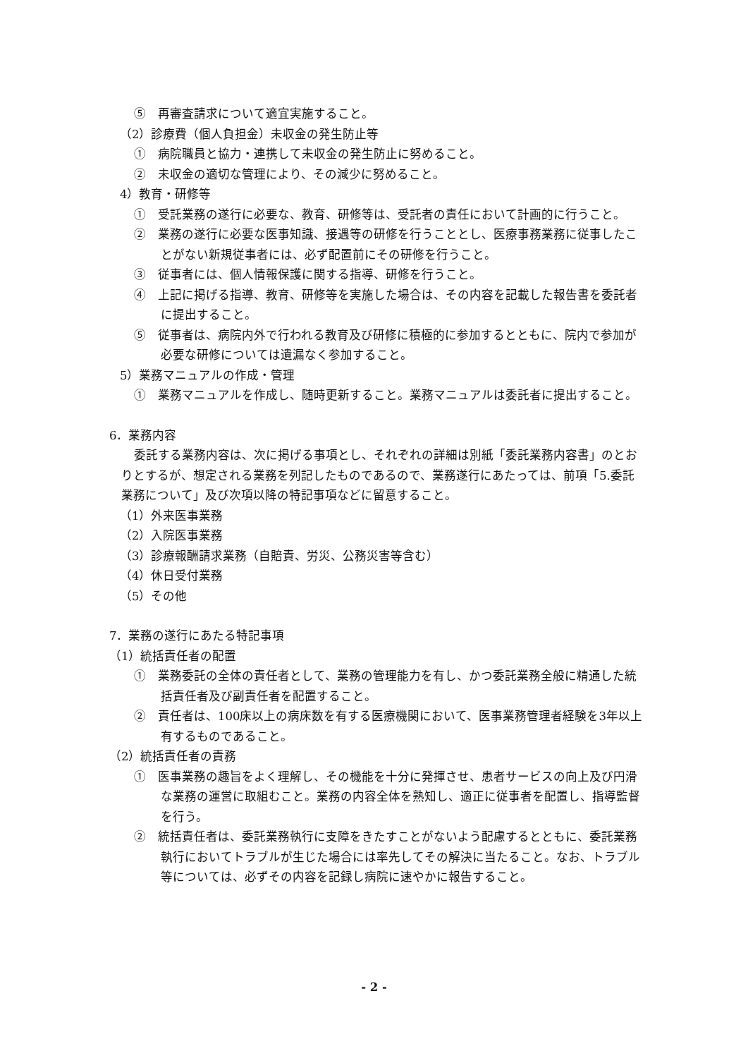⑤　再審査請求について適宜実施すること。
（2）診療費（個人負担金）未収金の発生防止等
①　病院職員と協力・連携して未収金の発生防止に努めること。
②　未収金の適切な管理により、その減少に努めること。
4）教育・研修等
①　受託業務の遂行に必要な、教育、研修等は、受託者の責任において計画的に行うこと。
②　業務の遂行に必要な医事知識、接遇等の研修を行うこととし、医療事務業務に従事したことがない新規従事者には、必ず配置前にその研修を行うこと。
③　従事者には、個人情報保護に関する指導、研修を行うこと。
④　上記に掲げる指導、教育、研修等を実施した場合は、その内容を記載した報告書を委託者に提出すること。
⑤　従事者は、病院内外で行われる教育及び研修に積極的に参加するとともに、院内で参加が必要な研修については遺漏なく参加すること。
5）業務マニュアルの作成・管理
①　業務マニュアルを作成し、随時更新すること。業務マニュアルは委託者に提出すること。
6．業務内容
委託する業務内容は、次に掲げる事項とし、それぞれの詳細は別紙「委託業務内容書」のとおりとするが、想定される業務を列記したものであるので、業務遂行にあたっては、前項「5.委託業務について」及び次項以降の特記事項などに留意すること。
（1）外来医事業務
（2）入院医事業務
（3）診療報酬請求業務（自賠責、労災、公務災害等含む）
（4）休日受付業務
（5）その他
7．業務の遂行にあたる特記事項
（1）統括責任者の配置
①　業務委託の全体の責任者として、業務の管理能力を有し、かつ委託業務全般に精通した統括責任者及び副責任者を配置すること。
②　責任者は、100床以上の病床数を有する医療機関において、医事業務管理者経験を3年以上有するものであること。
（2）統括責任者の責務
①　医事業務の趣旨をよく理解し、その機能を十分に発揮させ、患者サービスの向上及び円滑な業務の運営に取組むこと。業務の内容全体を熟知し、適正に従事者を配置し、指導監督を行う。
②　統括責任者は、委託業務執行に支障をきたすことがないよう配慮するとともに、委託業務執行においてトラブルが生じた場合には率先してその解決に当たること。なお、トラブル等については、必ずその内容を記録し病院に速やかに報告すること。
- 2 -